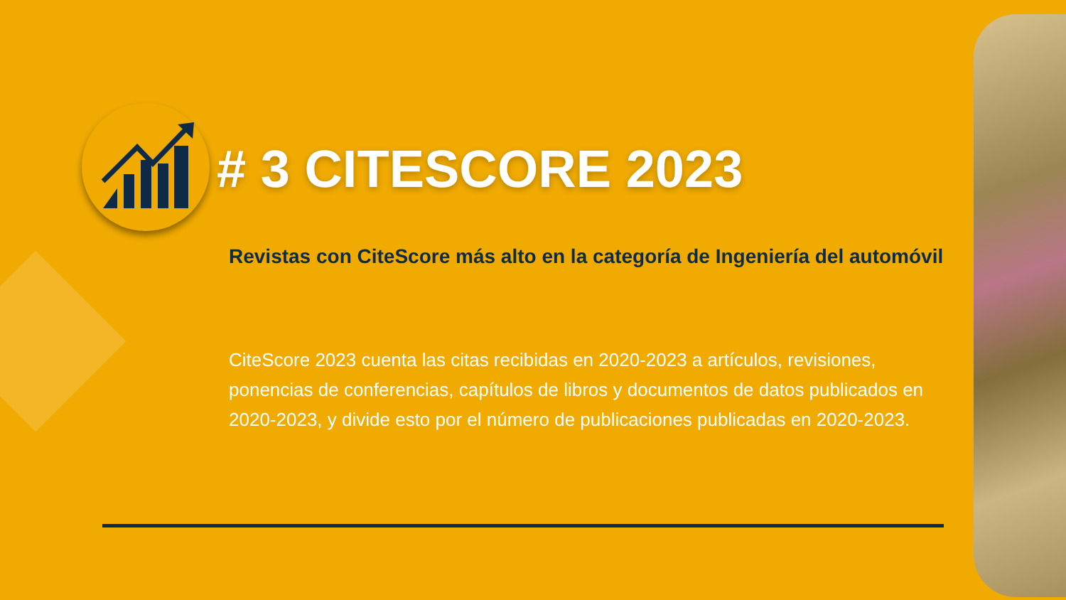# 3 CITESCORE 2023
Revistas con CiteScore más alto en la categoría de Ingeniería del automóvil
CiteScore 2023 cuenta las citas recibidas en 2020-2023 a artículos, revisiones, ponencias de conferencias, capítulos de libros y documentos de datos publicados en 2020-2023, y divide esto por el número de publicaciones publicadas en 2020-2023.